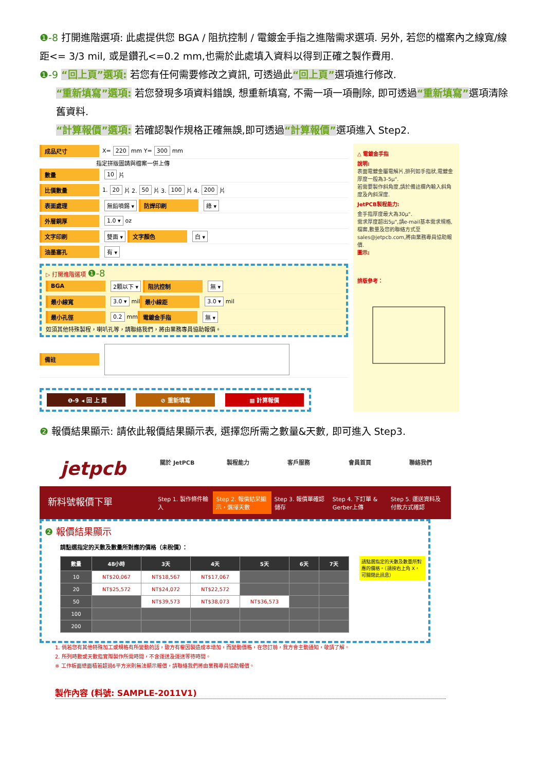❶-8 打開進階選項: 此處提供您 BGA / 阻抗控制 / 電鍍金手指之進階需求選項. 另外, 若您的檔案內之線寬/線距<= 3/3 mil, 或是鑽孔<=0.2 mm,也需於此處填入資料以得到正確之製作費用.
❶-9 “回上頁”選項: 若您有任何需要修改之資訊, 可透過此“回上頁”選項進行修改.
“重新填寫”選項: 若您發現多項資料錯誤, 想重新填寫, 不需一項一項刪除, 即可透過“重新填寫”選項清除舊資料.
“計算報價”選項: 若確認製作規格正確無誤,即可透過“計算報價”選項進入 Step2.
成品尺寸 X= 220 mm Y= 300 mm
指定拼版圖請與檔案一併上傳
數量 10 片
比價數量 1. 20 片 2. 50 片 3. 100 片 4. 200 片
表面處理 無鉛噴錫 ▾ 防焊印刷 綠 ▾
外層銅厚 1.0 ▾ oz
文字印刷 雙面 ▾ 文字顏色 白 ▾
油墨塞孔 有 ▾
▷ 打開進階選項 ❶-8
BGA 2顆以下 ▾ 阻抗控制 無 ▾
最小線寬 3.0 ▾ mil 最小線距 3.0 ▾ mil
最小孔徑 0.2 mm 電鍍金手指 無 ▾
如須其他特殊製程，喇叭孔等，請聯絡我們，將由業務專員協助報價。
備註
❶-9 ◂ 回 上 頁 ⊘ 重新填寫 ▦ 計算報價
△ 電鍍金手指
說明:
表面電鍍金屬電解片,排列如手指狀,電鍍金厚度一般為3-5μ".
若需要製作斜角度,請於備註欄內輸入斜角度及內斜深度.
JetPCB製程能力:
金手指厚度最大為30μ".
需求厚度超出5μ",請e-mail基本需求規格,檔案,數量及您的聯絡方式至 sales@jetpcb.com,將由業務專員協助報價.
圖示:
排版參考：
❷ 報價結果顯示: 請依此報價結果顯示表, 選擇您所需之數量&天數, 即可進入 Step3.
jetpcb
關於 JetPCB 製程能力 客戶服務 會員首頁 聯絡我們
新料號報價下單
Step 1. 製作條件輸入 Step 2. 報價結果顯示，選擇天數 Step 3. 報價單確認儲存 Step 4. 下訂單 & Gerber上傳 Step 5. 運送資料及付款方式確認
❷ 報價結果顯示
請點選指定的天數及數量所對應的價格（未稅價）：
請點選指定的天數及數量所對應的價格。（請按右上角 X，可關閉此訊息）
| 數量 | 48小時 | 3天 | 4天 | 5天 | 6天 | 7天 |
| --- | --- | --- | --- | --- | --- | --- |
| 10 | NT$20,067 | NT$18,567 | NT$17,067 | | | |
| 20 | NT$25,572 | NT$24,072 | NT$22,572 | | | |
| 50 | | NT$39,573 | NT$38,073 | NT$36,573 | | |
| 100 | | | | | | |
| 200 | | | | | | |
1. 倘若您有其他特殊加工或規格有所變動的話，致方有權因製造成本增加，而變動價格，在您訂前，我方會主動通知，敬請了解。
2. 所列時數或天數指實際製作所需時間，不含運送及運送等待時間。
※ 工作板面總面積若超過6平方米則無法顯示報價，請聯絡我們將由業務專員協助報價。
製作內容 (料號: SAMPLE-2011V1)